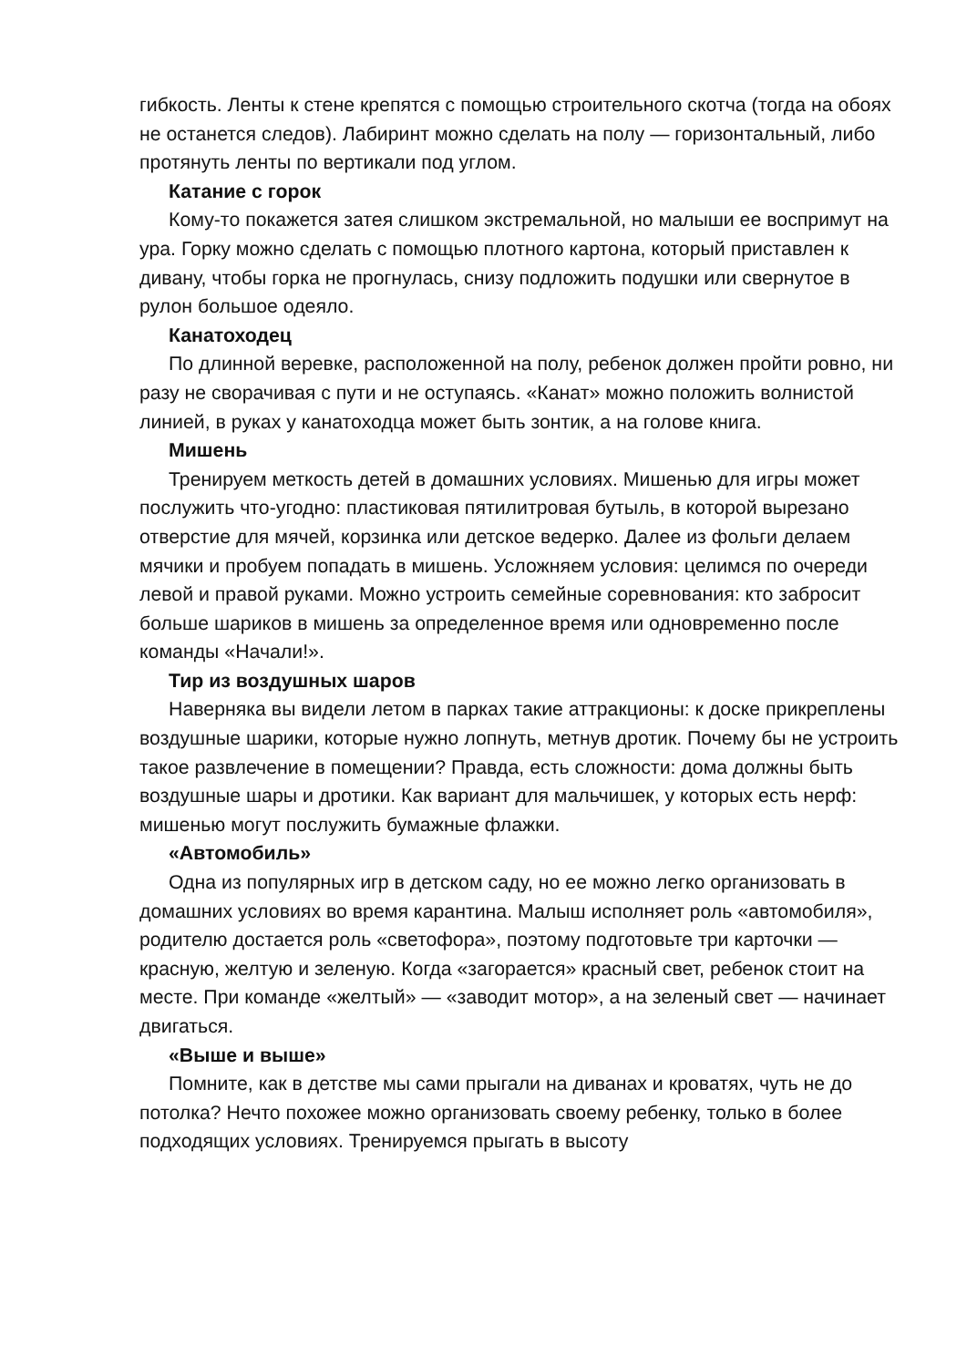гибкость. Ленты к стене крепятся с помощью строительного скотча (тогда на обоях не останется следов). Лабиринт можно сделать на полу — горизонтальный, либо протянуть ленты по вертикали под углом.
Катание с горок
Кому-то покажется затея слишком экстремальной, но малыши ее воспримут на ура. Горку можно сделать с помощью плотного картона, который приставлен к дивану, чтобы горка не прогнулась, снизу подложить подушки или свернутое в рулон большое одеяло.
Канатоходец
По длинной веревке, расположенной на полу, ребенок должен пройти ровно, ни разу не сворачивая с пути и не оступаясь. «Канат» можно положить волнистой линией, в руках у канатоходца может быть зонтик, а на голове книга.
Мишень
Тренируем меткость детей в домашних условиях. Мишенью для игры может послужить что-угодно: пластиковая пятилитровая бутыль, в которой вырезано отверстие для мячей, корзинка или детское ведерко. Далее из фольги делаем мячики и пробуем попадать в мишень. Усложняем условия: целимся по очереди левой и правой руками. Можно устроить семейные соревнования: кто забросит больше шариков в мишень за определенное время или одновременно после команды «Начали!».
Тир из воздушных шаров
Наверняка вы видели летом в парках такие аттракционы: к доске прикреплены воздушные шарики, которые нужно лопнуть, метнув дротик. Почему бы не устроить такое развлечение в помещении? Правда, есть сложности: дома должны быть воздушные шары и дротики. Как вариант для мальчишек, у которых есть нерф: мишенью могут послужить бумажные флажки.
«Автомобиль»
Одна из популярных игр в детском саду, но ее можно легко организовать в домашних условиях во время карантина. Малыш исполняет роль «автомобиля», родителю достается роль «светофора», поэтому подготовьте три карточки — красную, желтую и зеленую. Когда «загорается» красный свет, ребенок стоит на месте. При команде «желтый» — «заводит мотор», а на зеленый свет — начинает двигаться.
«Выше и выше»
Помните, как в детстве мы сами прыгали на диванах и кроватях, чуть не до потолка? Нечто похожее можно организовать своему ребенку, только в более подходящих условиях. Тренируемся прыгать в высоту